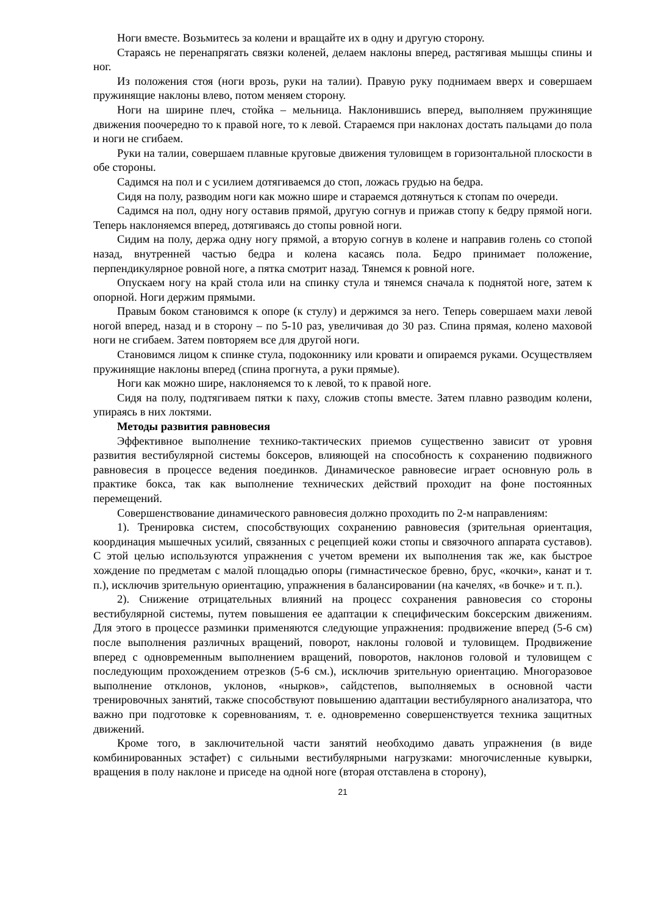Ноги вместе. Возьмитесь за колени и вращайте их в одну и другую сторону.
Стараясь не перенапрягать связки коленей, делаем наклоны вперед, растягивая мышцы спины и ног.
Из положения стоя (ноги врозь, руки на талии). Правую руку поднимаем вверх и совершаем пружинящие наклоны влево, потом меняем сторону.
Ноги на ширине плеч, стойка – мельница. Наклонившись вперед, выполняем пружинящие движения поочередно то к правой ноге, то к левой. Стараемся при наклонах достать пальцами до пола и ноги не сгибаем.
Руки на талии, совершаем плавные круговые движения туловищем в горизонтальной плоскости в обе стороны.
Садимся на пол и с усилием дотягиваемся до стоп, ложась грудью на бедра.
Сидя на полу, разводим ноги как можно шире и стараемся дотянуться к стопам по очереди.
Садимся на пол, одну ногу оставив прямой, другую согнув и прижав стопу к бедру прямой ноги. Теперь наклоняемся вперед, дотягиваясь до стопы ровной ноги.
Сидим на полу, держа одну ногу прямой, а вторую согнув в колене и направив голень со стопой назад, внутренней частью бедра и колена касаясь пола. Бедро принимает положение, перпендикулярное ровной ноге, а пятка смотрит назад. Тянемся к ровной ноге.
Опускаем ногу на край стола или на спинку стула и тянемся сначала к поднятой ноге, затем к опорной. Ноги держим прямыми.
Правым боком становимся к опоре (к стулу) и держимся за него. Теперь совершаем махи левой ногой вперед, назад и в сторону – по 5-10 раз, увеличивая до 30 раз. Спина прямая, колено маховой ноги не сгибаем. Затем повторяем все для другой ноги.
Становимся лицом к спинке стула, подоконнику или кровати и опираемся руками. Осуществляем пружинящие наклоны вперед (спина прогнута, а руки прямые).
Ноги как можно шире, наклоняемся то к левой, то к правой ноге.
Сидя на полу, подтягиваем пятки к паху, сложив стопы вместе. Затем плавно разводим колени, упираясь в них локтями.
Методы развития равновесия
Эффективное выполнение технико-тактических приемов существенно зависит от уровня развития вестибулярной системы боксеров, влияющей на способность к сохранению подвижного равновесия в процессе ведения поединков. Динамическое равновесие играет основную роль в практике бокса, так как выполнение технических действий проходит на фоне постоянных перемещений.
Совершенствование динамического равновесия должно проходить по 2-м направлениям:
1). Тренировка систем, способствующих сохранению равновесия (зрительная ориентация, координация мышечных усилий, связанных с рецепцией кожи стопы и связочного аппарата суставов). С этой целью используются упражнения с учетом времени их выполнения так же, как быстрое хождение по предметам с малой площадью опоры (гимнастическое бревно, брус, «кочки», канат и т. п.), исключив зрительную ориентацию, упражнения в балансировании (на качелях, «в бочке» и т. п.).
2). Снижение отрицательных влияний на процесс сохранения равновесия со стороны вестибулярной системы, путем повышения ее адаптации к специфическим боксерским движениям. Для этого в процессе разминки применяются следующие упражнения: продвижение вперед (5-6 см) после выполнения различных вращений, поворот, наклоны головой и туловищем. Продвижение вперед с одновременным выполнением вращений, поворотов, наклонов головой и туловищем с последующим прохождением отрезков (5-6 см.), исключив зрительную ориентацию. Многоразовое выполнение отклонов, уклонов, «нырков», сайдстепов, выполняемых в основной части тренировочных занятий, также способствуют повышению адаптации вестибулярного анализатора, что важно при подготовке к соревнованиям, т. е. одновременно совершенствуется техника защитных движений.
Кроме того, в заключительной части занятий необходимо давать упражнения (в виде комбинированных эстафет) с сильными вестибулярными нагрузками: многочисленные кувырки, вращения в полу наклоне и приседе на одной ноге (вторая отставлена в сторону),
21